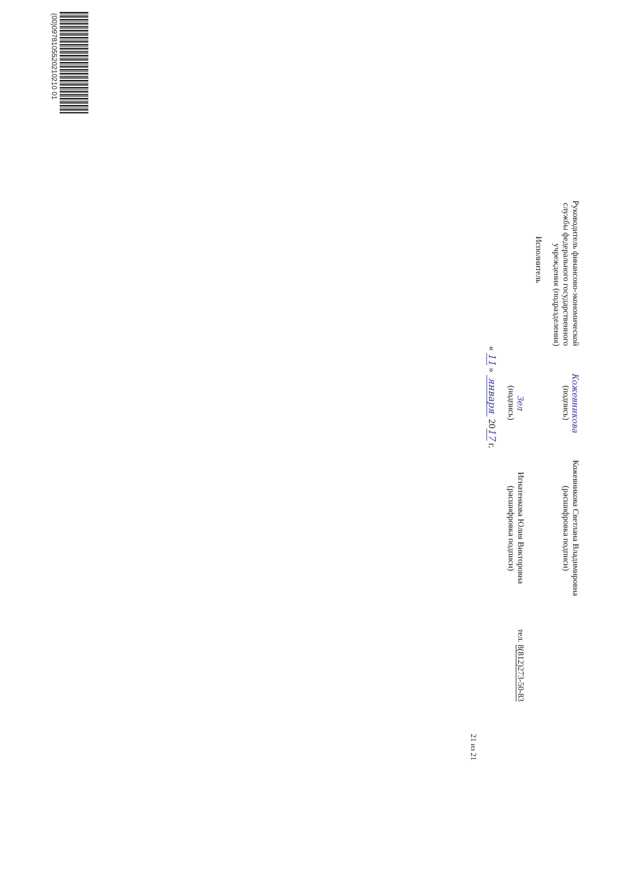Руководитель финансово-экономической службы федерального государственного учреждения (подразделения)
Кожевникова
(подпись)
Кожевникова Светлана Владимировна
(расшифровка подписи)
Исполнитель
Зел
(подпись)
Игнатенкова Юлия Викторовна
(расшифровка подписи)
тел. 8(812)273-50-83
« 11 » января 2017 г.
21 из 21
(00)0978105520210210 01